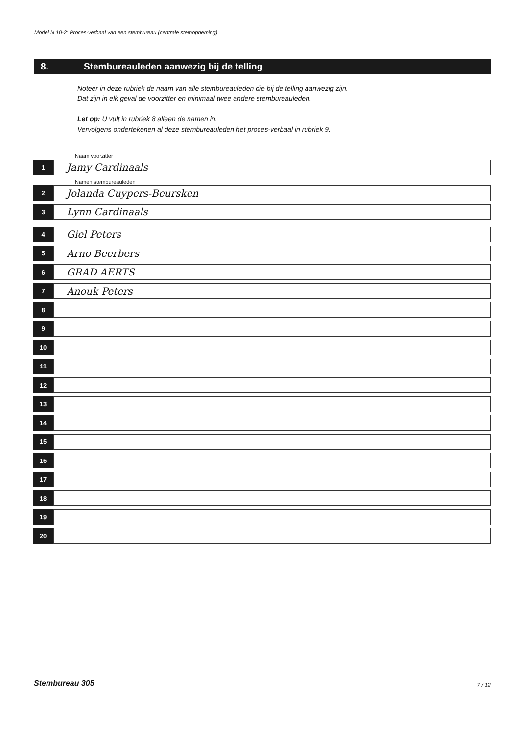Model N 10-2: Proces-verbaal van een stembureau (centrale stemopneming)
8. Stembureauleden aanwezig bij de telling
Noteer in deze rubriek de naam van alle stembureauleden die bij de telling aanwezig zijn.
Dat zijn in elk geval de voorzitter en minimaal twee andere stembureauleden.
Let op: U vult in rubriek 8 alleen de namen in.
Vervolgens ondertekenen al deze stembureauleden het proces-verbaal in rubriek 9.
Naam voorzitter
1
Jamy Cardinaals
Namen stembureauleden
2
Jolanda Cuypers-Beursken
3
Lynn Cardinaals
4
Giel Peters
5
Arno Beerbers
6
GRAD AERTS
7
Anouk Peters
8
9
10
11
12
13
14
15
16
17
18
19
20
Stembureau 305 7 / 12